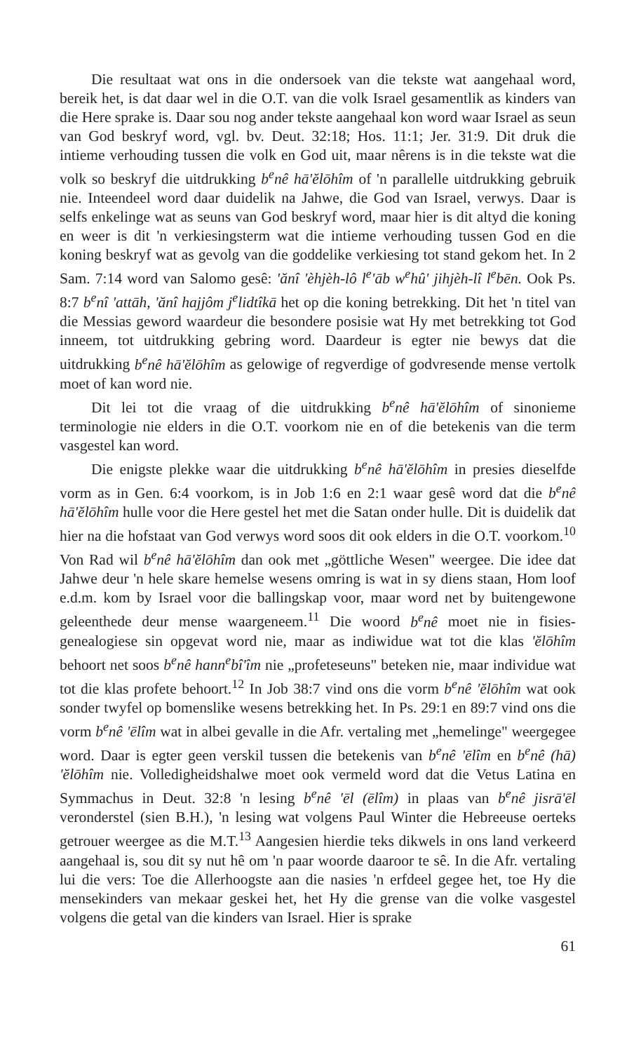Die resultaat wat ons in die ondersoek van die tekste wat aangehaal word, bereik het, is dat daar wel in die O.T. van die volk Israel gesamentlik as kinders van die Here sprake is. Daar sou nog ander tekste aangehaal kon word waar Israel as seun van God beskryf word, vgl. bv. Deut. 32:18; Hos. 11:1; Jer. 31:9. Dit druk die intieme verhouding tussen die volk en God uit, maar nêrens is in die tekste wat die volk so beskryf die uitdrukking b<sup>e</sup>nê hā'ĕlōhîm of 'n parallelle uitdrukking gebruik nie. Inteendeel word daar duidelik na Jahwe, die God van Israel, verwys. Daar is selfs enkelinge wat as seuns van God beskryf word, maar hier is dit altyd die koning en weer is dit 'n verkiesingsterm wat die intieme verhouding tussen God en die koning beskryf wat as gevolg van die goddelike verkiesing tot stand gekom het. In 2 Sam. 7:14 word van Salomo gesê: 'ănî 'èhjèh-lô l<sup>e</sup>'āb w<sup>e</sup>hû' jihjèh-lî l<sup>e</sup>bēn. Ook Ps. 8:7 b<sup>e</sup>nî 'attāh, 'ănî hajjôm j<sup>e</sup>lidtîkā het op die koning betrekking. Dit het 'n titel van die Messias geword waardeur die besondere posisie wat Hy met betrekking tot God inneem, tot uitdrukking gebring word. Daardeur is egter nie bewys dat die uitdrukking b<sup>e</sup>nê hā'ĕlōhîm as gelowige of regverdige of godvresende mense vertolk moet of kan word nie.
Dit lei tot die vraag of die uitdrukking b<sup>e</sup>nê hā'ĕlōhîm of sinonieme terminologie nie elders in die O.T. voorkom nie en of die betekenis van die term vasgestel kan word.
Die enigste plekke waar die uitdrukking b<sup>e</sup>nê hā'ĕlōhîm in presies dieselfde vorm as in Gen. 6:4 voorkom, is in Job 1:6 en 2:1 waar gesê word dat die b<sup>e</sup>nê hā'ĕlōhîm hulle voor die Here gestel het met die Satan onder hulle. Dit is duidelik dat hier na die hofstaat van God verwys word soos dit ook elders in die O.T. voorkom.<sup>10</sup> Von Rad wil b<sup>e</sup>nê hā'ĕlōhîm dan ook met „göttliche Wesen" weergee. Die idee dat Jahwe deur 'n hele skare hemelse wesens omring is wat in sy diens staan, Hom loof e.d.m. kom by Israel voor die ballingskap voor, maar word net by buitengewone geleenthede deur mense waargeneem.<sup>11</sup> Die woord b<sup>e</sup>nê moet nie in fisies-genealogiese sin opgevat word nie, maar as indiwidue wat tot die klas 'ĕlōhîm behoort net soos b<sup>e</sup>nê hann<sup>e</sup>bî'îm nie „profeteseuns" beteken nie, maar individue wat tot die klas profete behoort.<sup>12</sup> In Job 38:7 vind ons die vorm b<sup>e</sup>nê 'ĕlōhîm wat ook sonder twyfel op bomenslike wesens betrekking het. In Ps. 29:1 en 89:7 vind ons die vorm b<sup>e</sup>nê 'ēlîm wat in albei gevalle in die Afr. vertaling met „hemelinge" weergegee word. Daar is egter geen verskil tussen die betekenis van b<sup>e</sup>nê 'ēlîm en b<sup>e</sup>nê (hā) 'ĕlōhîm nie. Volledigheidshalwe moet ook vermeld word dat die Vetus Latina en Symmachus in Deut. 32:8 'n lesing b<sup>e</sup>nê 'ēl (ēlîm) in plaas van b<sup>e</sup>nê jisrā'ēl veronderstel (sien B.H.), 'n lesing wat volgens Paul Winter die Hebreeuse oerteks getrouer weergee as die M.T.<sup>13</sup> Aangesien hierdie teks dikwels in ons land verkeerd aangehaal is, sou dit sy nut hê om 'n paar woorde daaroor te sê. In die Afr. vertaling lui die vers: Toe die Allerhoogste aan die nasies 'n erfdeel gegee het, toe Hy die mensekinders van mekaar geskei het, het Hy die grense van die volke vasgestel volgens die getal van die kinders van Israel. Hier is sprake
61